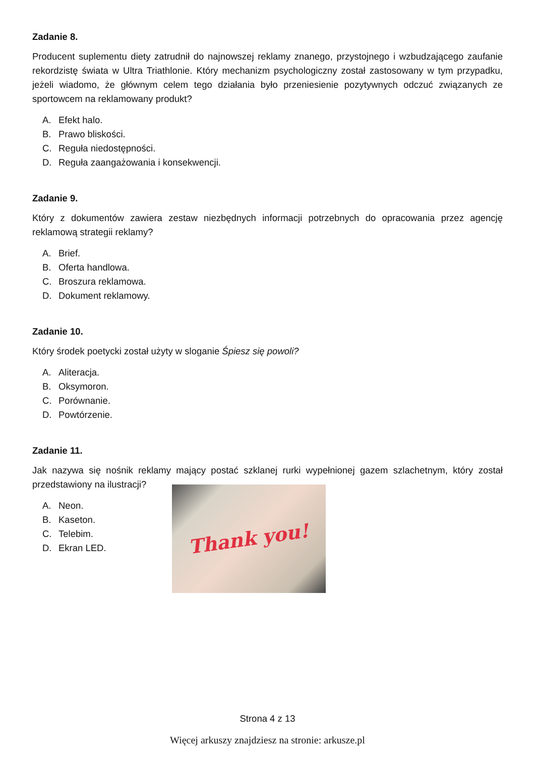Zadanie 8.
Producent suplementu diety zatrudnił do najnowszej reklamy znanego, przystojnego i wzbudzającego zaufanie rekordzistę świata w Ultra Triathlonie. Który mechanizm psychologiczny został zastosowany w tym przypadku, jeżeli wiadomo, że głównym celem tego działania było przeniesienie pozytywnych odczuć związanych ze sportowcem na reklamowany produkt?
A. Efekt halo.
B. Prawo bliskości.
C. Reguła niedostępności.
D. Reguła zaangażowania i konsekwencji.
Zadanie 9.
Który z dokumentów zawiera zestaw niezbędnych informacji potrzebnych do opracowania przez agencję reklamową strategii reklamy?
A. Brief.
B. Oferta handlowa.
C. Broszura reklamowa.
D. Dokument reklamowy.
Zadanie 10.
Który środek poetycki został użyty w sloganie Śpiesz się powoli?
A. Aliteracja.
B. Oksymoron.
C. Porównanie.
D. Powtórzenie.
Zadanie 11.
Jak nazywa się nośnik reklamy mający postać szklanej rurki wypełnionej gazem szlachetnym, który został przedstawiony na ilustracji?
A. Neon.
B. Kaseton.
C. Telebim.
D. Ekran LED.
Thank you!
Strona 4 z 13
Więcej arkuszy znajdziesz na stronie: arkusze.pl